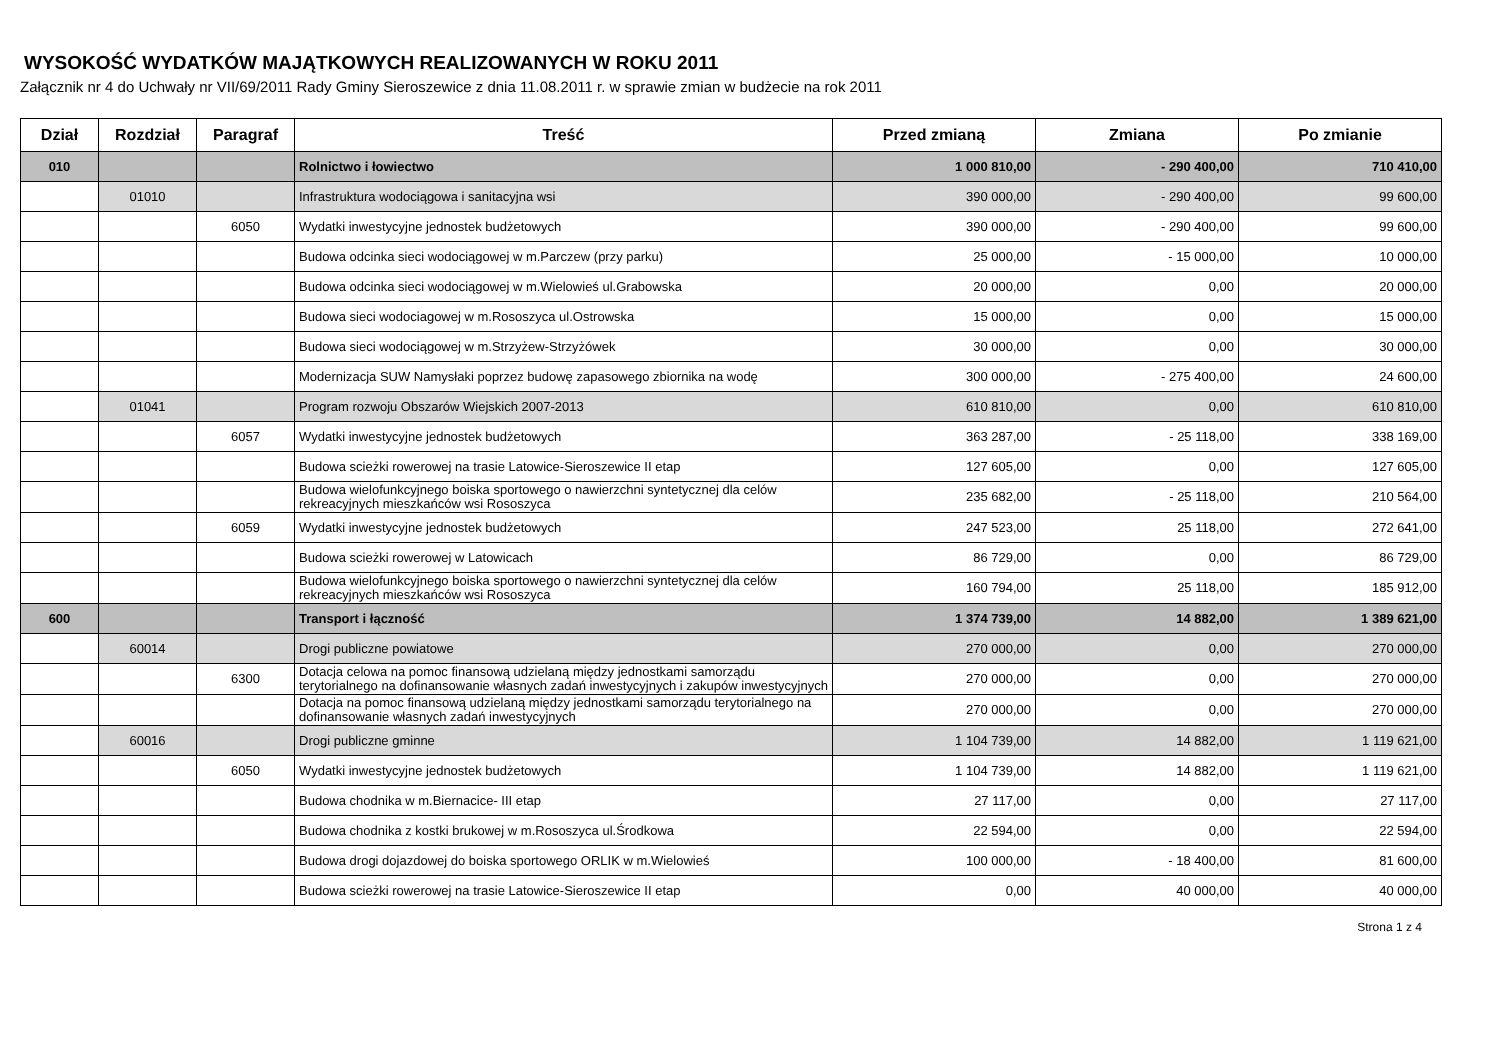WYSOKOŚĆ WYDATKÓW MAJĄTKOWYCH REALIZOWANYCH W ROKU 2011
Załącznik nr 4 do Uchwały nr VII/69/2011 Rady Gminy Sieroszewice z dnia 11.08.2011 r. w sprawie zmian w budżecie na rok 2011
| Dział | Rozdział | Paragraf | Treść | Przed zmianą | Zmiana | Po zmianie |
| --- | --- | --- | --- | --- | --- | --- |
| 010 | | | Rolnictwo i łowiectwo | 1 000 810,00 | - 290 400,00 | 710 410,00 |
| | 01010 | | Infrastruktura wodociągowa i sanitacyjna wsi | 390 000,00 | - 290 400,00 | 99 600,00 |
| | | 6050 | Wydatki inwestycyjne jednostek budżetowych | 390 000,00 | - 290 400,00 | 99 600,00 |
| | | | Budowa odcinka sieci wodociągowej w m.Parczew (przy parku) | 25 000,00 | - 15 000,00 | 10 000,00 |
| | | | Budowa odcinka sieci wodociągowej w m.Wielowieś ul.Grabowska | 20 000,00 | 0,00 | 20 000,00 |
| | | | Budowa sieci wodociagowej w m.Rososzyca ul.Ostrowska | 15 000,00 | 0,00 | 15 000,00 |
| | | | Budowa sieci wodociągowej w m.Strzyżew-Strzyżówek | 30 000,00 | 0,00 | 30 000,00 |
| | | | Modernizacja SUW Namysłaki poprzez budowę zapasowego zbiornika na wodę | 300 000,00 | - 275 400,00 | 24 600,00 |
| | 01041 | | Program rozwoju Obszarów Wiejskich 2007-2013 | 610 810,00 | 0,00 | 610 810,00 |
| | | 6057 | Wydatki inwestycyjne jednostek budżetowych | 363 287,00 | - 25 118,00 | 338 169,00 |
| | | | Budowa scieżki rowerowej na trasie Latowice-Sieroszewice II etap | 127 605,00 | 0,00 | 127 605,00 |
| | | | Budowa wielofunkcyjnego boiska sportowego o nawierzchni syntetycznej dla celów rekreacyjnych mieszkańców wsi Rososzyca | 235 682,00 | - 25 118,00 | 210 564,00 |
| | | 6059 | Wydatki inwestycyjne jednostek budżetowych | 247 523,00 | 25 118,00 | 272 641,00 |
| | | | Budowa scieżki rowerowej w Latowicach | 86 729,00 | 0,00 | 86 729,00 |
| | | | Budowa wielofunkcyjnego boiska sportowego o nawierzchni syntetycznej dla celów rekreacyjnych mieszkańców wsi Rososzyca | 160 794,00 | 25 118,00 | 185 912,00 |
| 600 | | | Transport i łączność | 1 374 739,00 | 14 882,00 | 1 389 621,00 |
| | 60014 | | Drogi publiczne powiatowe | 270 000,00 | 0,00 | 270 000,00 |
| | | 6300 | Dotacja celowa na pomoc finansową udzielaną między jednostkami samorządu terytorialnego na dofinansowanie własnych zadań inwestycyjnych i zakupów inwestycyjnych | 270 000,00 | 0,00 | 270 000,00 |
| | | | Dotacja na pomoc finansową udzielaną między jednostkami samorządu terytorialnego na dofinansowanie własnych zadań inwestycyjnych | 270 000,00 | 0,00 | 270 000,00 |
| | 60016 | | Drogi publiczne gminne | 1 104 739,00 | 14 882,00 | 1 119 621,00 |
| | | 6050 | Wydatki inwestycyjne jednostek budżetowych | 1 104 739,00 | 14 882,00 | 1 119 621,00 |
| | | | Budowa chodnika w m.Biernacice- III etap | 27 117,00 | 0,00 | 27 117,00 |
| | | | Budowa chodnika z kostki brukowej w m.Rososzyca ul.Środkowa | 22 594,00 | 0,00 | 22 594,00 |
| | | | Budowa drogi dojazdowej do boiska sportowego ORLIK w m.Wielowieś | 100 000,00 | - 18 400,00 | 81 600,00 |
| | | | Budowa scieżki rowerowej na trasie Latowice-Sieroszewice II etap | 0,00 | 40 000,00 | 40 000,00 |
Strona 1 z 4